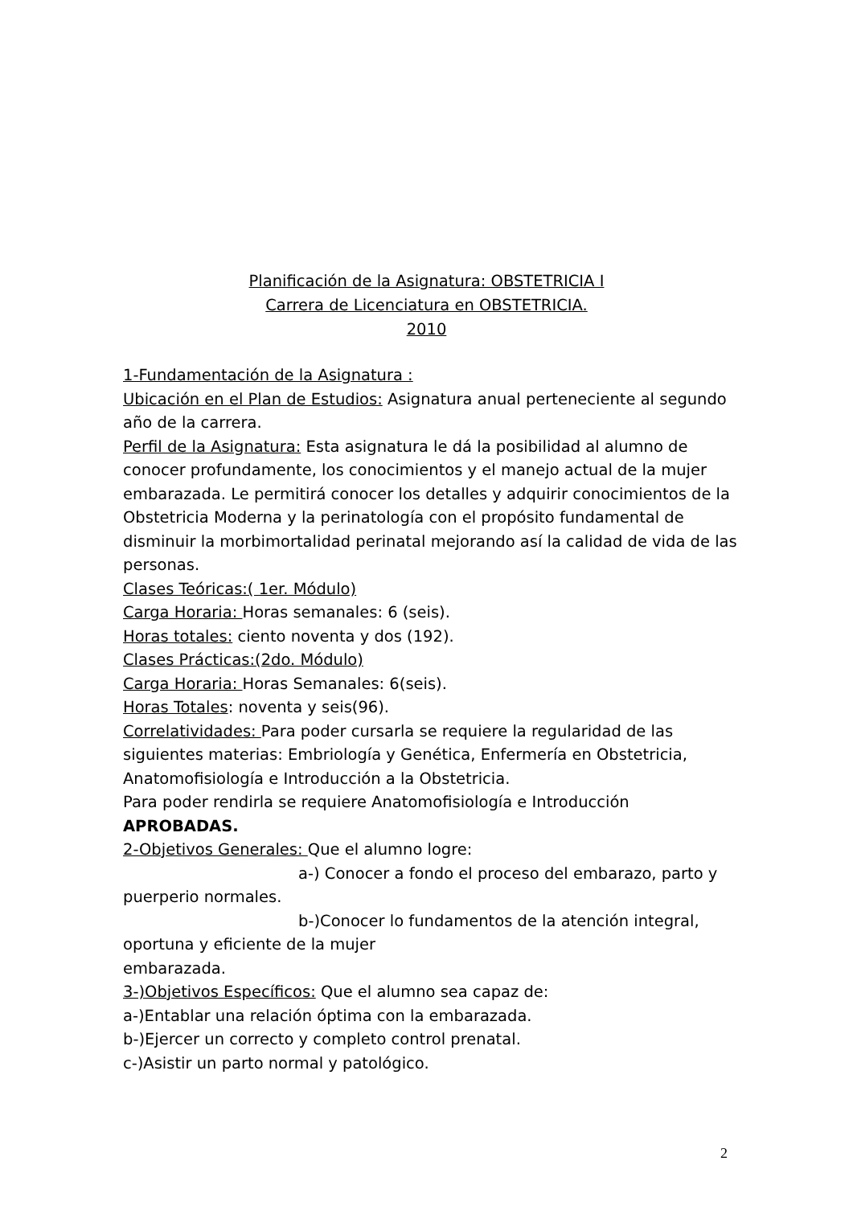Planificación de la Asignatura: OBSTETRICIA I
Carrera de Licenciatura en OBSTETRICIA.
2010
1-Fundamentación de la Asignatura :
Ubicación en el Plan de Estudios: Asignatura anual perteneciente al segundo año de la carrera.
Perfil de la Asignatura: Esta asignatura le dá la posibilidad al alumno de conocer profundamente, los conocimientos y el manejo actual de la mujer embarazada. Le permitirá conocer los detalles y adquirir conocimientos de la Obstetricia Moderna y la perinatología con el propósito fundamental de disminuir la morbimortalidad perinatal mejorando así la calidad de vida de las personas.
Clases Teóricas:( 1er. Módulo)
Carga Horaria: Horas semanales: 6 (seis).
Horas totales: ciento noventa y dos (192).
Clases Prácticas:(2do. Módulo)
Carga Horaria: Horas Semanales: 6(seis).
Horas Totales: noventa y seis(96).
Correlatividades: Para poder cursarla se requiere la regularidad de las siguientes materias: Embriología y Genética, Enfermería en Obstetricia, Anatomofisiología e Introducción a la Obstetricia.
Para poder rendirla se requiere Anatomofisiología e Introducción APROBADAS.
2-Objetivos Generales: Que el alumno logre:
a-) Conocer a fondo el proceso del embarazo, parto y
puerperio normales.
b-)Conocer lo fundamentos de la atención integral,
oportuna y eficiente de la mujer
embarazada.
3-)Objetivos Específicos: Que el alumno sea capaz de:
a-)Entablar una relación óptima con la embarazada.
b-)Ejercer un correcto y completo control prenatal.
c-)Asistir un parto normal y patológico.
2